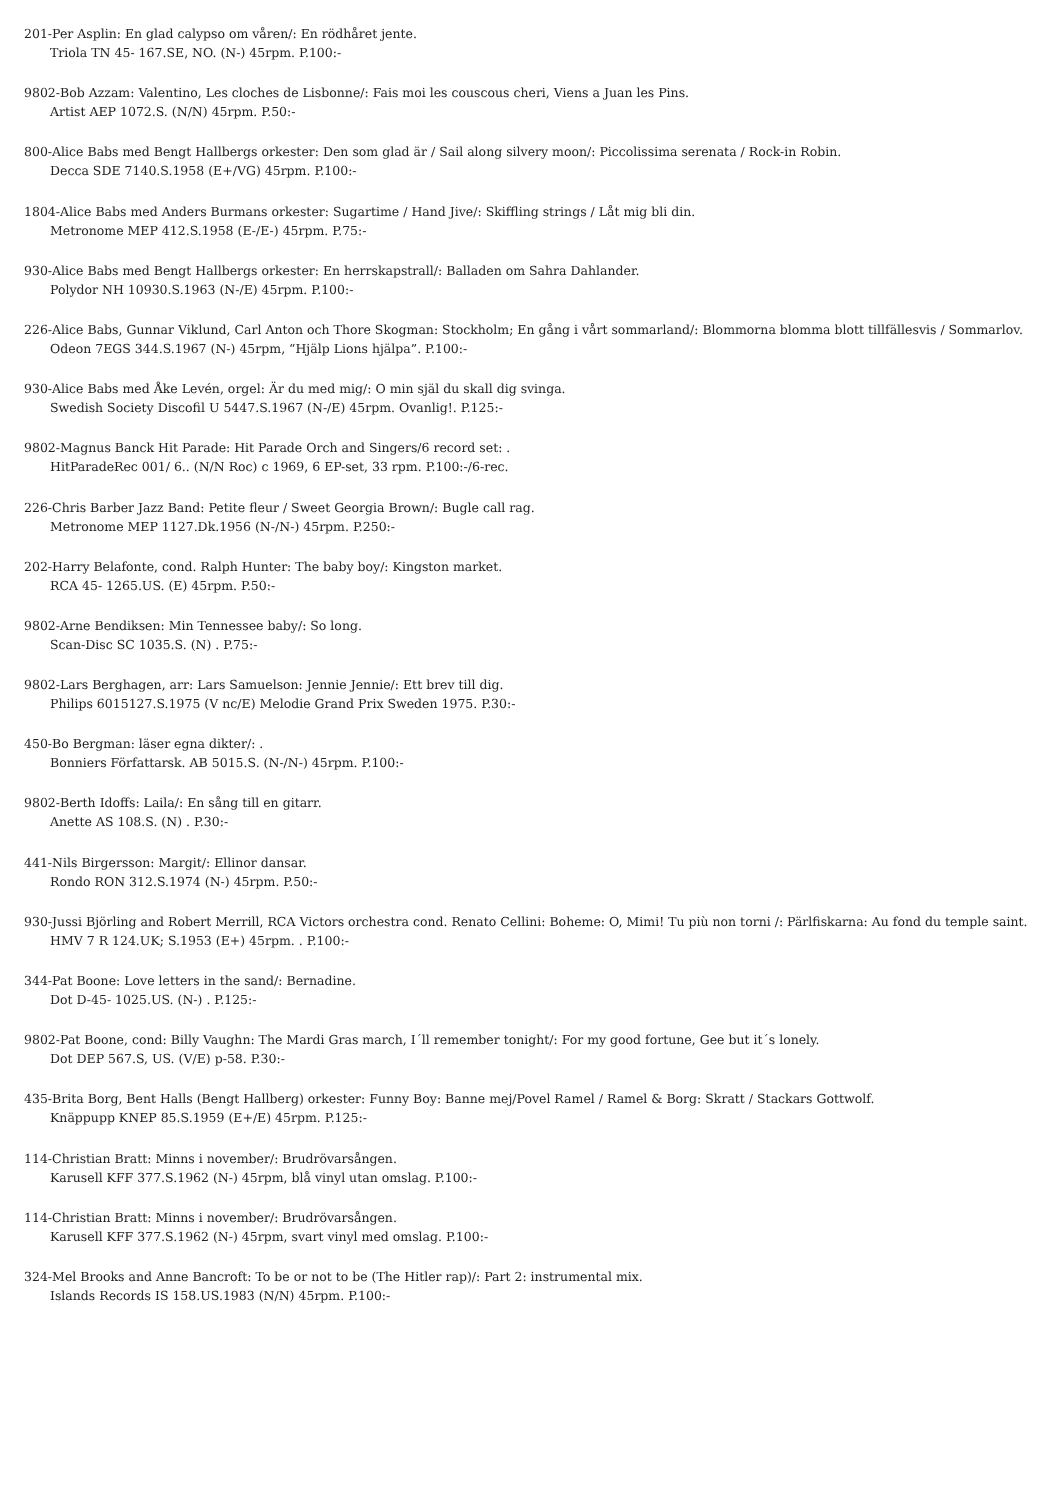201-Per Asplin: En glad calypso om våren/: En rödhåret jente.
Triola TN 45- 167.SE, NO. (N-) 45rpm. P.100:-
9802-Bob Azzam: Valentino, Les cloches de Lisbonne/: Fais moi les couscous cheri, Viens a Juan les Pins.
Artist AEP 1072.S. (N/N) 45rpm. P.50:-
800-Alice Babs med Bengt Hallbergs orkester: Den som glad är / Sail along silvery moon/: Piccolissima serenata / Rock-in Robin.
Decca SDE 7140.S.1958 (E+/VG) 45rpm. P.100:-
1804-Alice Babs med Anders Burmans orkester: Sugartime / Hand Jive/: Skiffling strings / Låt mig bli din.
Metronome MEP 412.S.1958 (E-/E-) 45rpm. P.75:-
930-Alice Babs med Bengt Hallbergs orkester: En herrskapstrall/: Balladen om Sahra Dahlander.
Polydor NH 10930.S.1963 (N-/E) 45rpm. P.100:-
226-Alice Babs, Gunnar Viklund, Carl Anton och Thore Skogman: Stockholm; En gång i vårt sommarland/: Blommorna blomma blott tillfällesvis / Sommarlov.
Odeon 7EGS 344.S.1967 (N-) 45rpm, “Hjälp Lions hjälpa”. P.100:-
930-Alice Babs med Åke Levén, orgel: Är du med mig/: O min själ du skall dig svinga.
Swedish Society Discofil U 5447.S.1967 (N-/E) 45rpm. Ovanlig!. P.125:-
9802-Magnus Banck Hit Parade: Hit Parade Orch and Singers/6 record set: .
HitParadeRec 001/ 6.. (N/N Roc) c 1969, 6 EP-set, 33 rpm. P.100:-/6-rec.
226-Chris Barber Jazz Band: Petite fleur / Sweet Georgia Brown/: Bugle call rag.
Metronome MEP 1127.Dk.1956 (N-/N-) 45rpm. P.250:-
202-Harry Belafonte, cond. Ralph Hunter: The baby boy/: Kingston market.
RCA 45- 1265.US. (E) 45rpm. P.50:-
9802-Arne Bendiksen: Min Tennessee baby/: So long.
Scan-Disc SC 1035.S. (N) . P.75:-
9802-Lars Berghagen, arr: Lars Samuelson: Jennie Jennie/: Ett brev till dig.
Philips 6015127.S.1975 (V nc/E) Melodie Grand Prix Sweden 1975. P.30:-
450-Bo Bergman: läser egna dikter/: .
Bonniers Författarsk. AB 5015.S. (N-/N-) 45rpm. P.100:-
9802-Berth Idoffs: Laila/: En sång till en gitarr.
Anette AS 108.S. (N) . P.30:-
441-Nils Birgersson: Margit/: Ellinor dansar.
Rondo RON 312.S.1974 (N-) 45rpm. P.50:-
930-Jussi Björling and Robert Merrill, RCA Victors orchestra cond. Renato Cellini: Boheme: O, Mimi! Tu più non torni /: Pärlfiskarna: Au fond du temple saint.
HMV 7 R 124.UK; S.1953 (E+) 45rpm. . P.100:-
344-Pat Boone: Love letters in the sand/: Bernadine.
Dot D-45- 1025.US. (N-) . P.125:-
9802-Pat Boone, cond: Billy Vaughn: The Mardi Gras march, I´ll remember tonight/: For my good fortune, Gee but it´s lonely.
Dot DEP 567.S, US. (V/E) p-58. P.30:-
435-Brita Borg, Bent Halls (Bengt Hallberg) orkester: Funny Boy: Banne mej/Povel Ramel / Ramel & Borg: Skratt / Stackars Gottwolf.
Knäppupp KNEP 85.S.1959 (E+/E) 45rpm. P.125:-
114-Christian Bratt: Minns i november/: Brudrövarsången.
Karusell KFF 377.S.1962 (N-) 45rpm, blå vinyl utan omslag. P.100:-
114-Christian Bratt: Minns i november/: Brudrövarsången.
Karusell KFF 377.S.1962 (N-) 45rpm, svart vinyl med omslag. P.100:-
324-Mel Brooks and Anne Bancroft: To be or not to be (The Hitler rap)/: Part 2: instrumental mix.
Islands Records IS 158.US.1983 (N/N) 45rpm. P.100:-